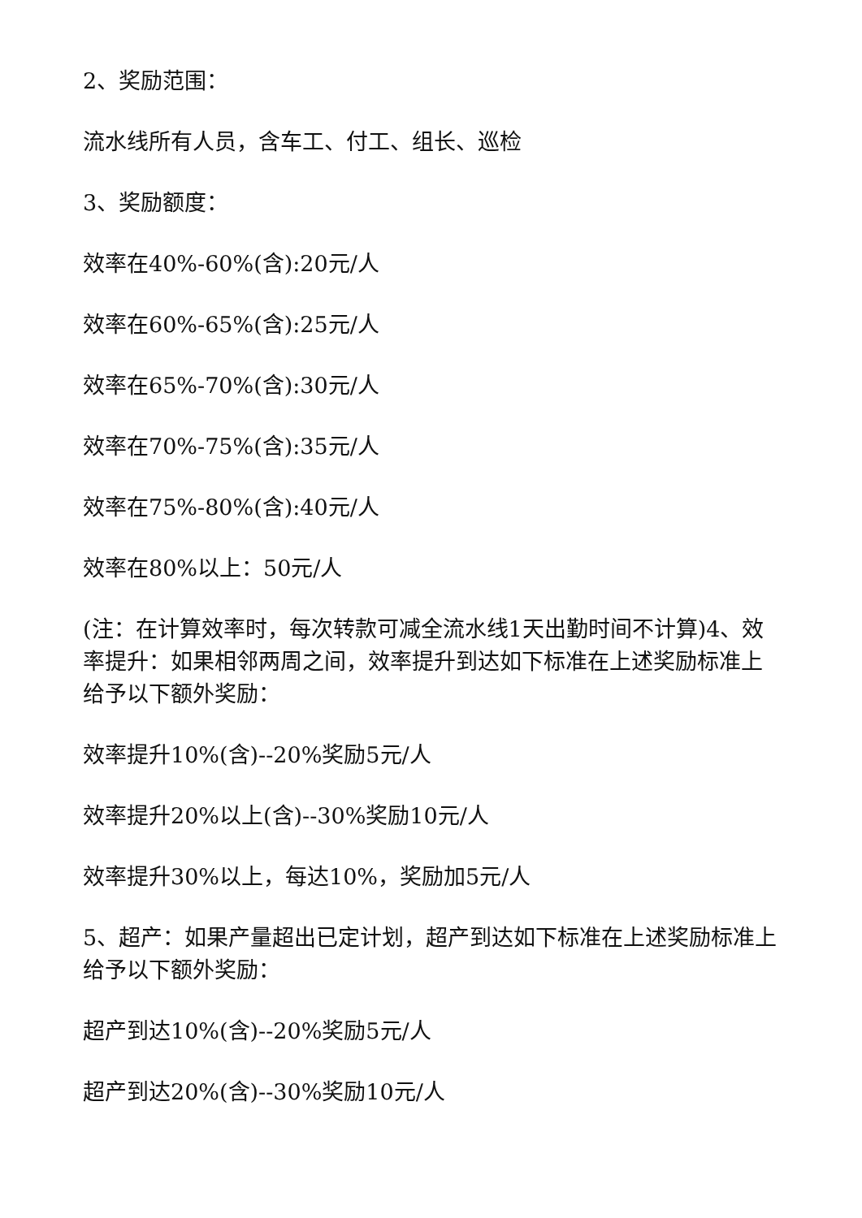2、奖励范围：
流水线所有人员，含车工、付工、组长、巡检
3、奖励额度：
效率在40%-60%(含):20元/人
效率在60%-65%(含):25元/人
效率在65%-70%(含):30元/人
效率在70%-75%(含):35元/人
效率在75%-80%(含):40元/人
效率在80%以上：50元/人
(注：在计算效率时，每次转款可减全流水线1天出勤时间不计算)4、效率提升：如果相邻两周之间，效率提升到达如下标准在上述奖励标准上给予以下额外奖励：
效率提升10%(含)--20%奖励5元/人
效率提升20%以上(含)--30%奖励10元/人
效率提升30%以上，每达10%，奖励加5元/人
5、超产：如果产量超出已定计划，超产到达如下标准在上述奖励标准上给予以下额外奖励：
超产到达10%(含)--20%奖励5元/人
超产到达20%(含)--30%奖励10元/人